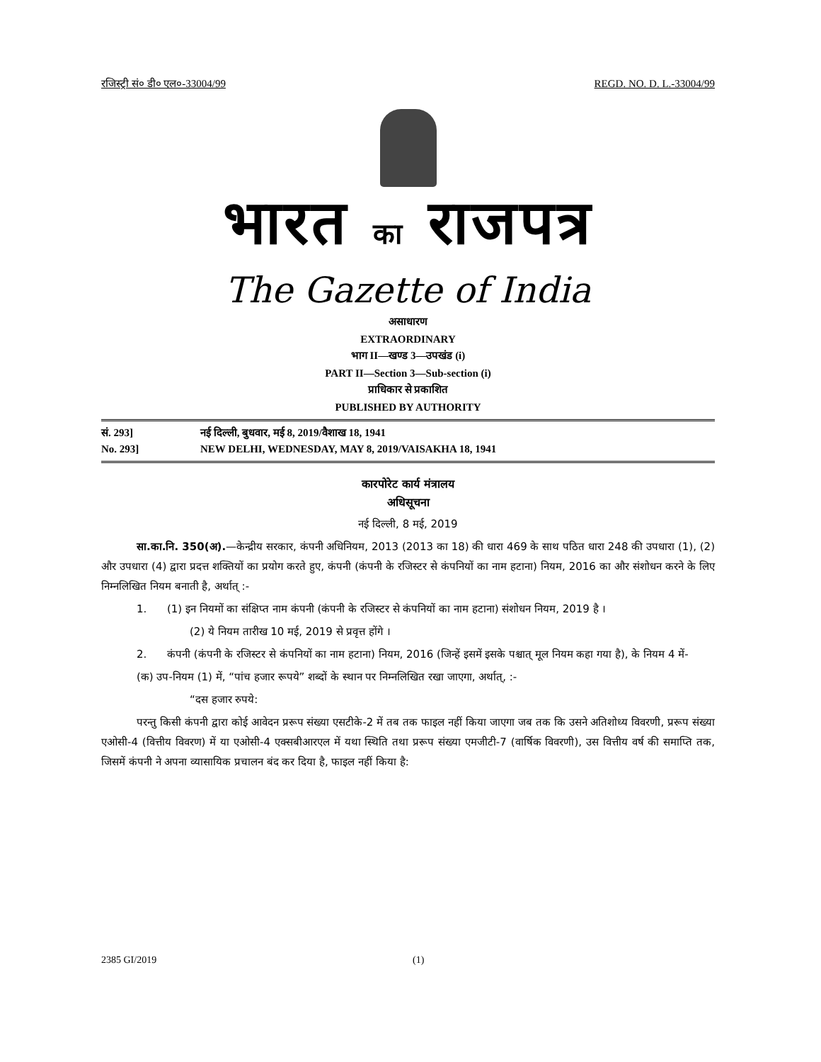रजिस्ट्री सं० डी० एल०-33004/99 REGD. NO. D. L.-33004/99
भारत का राजपत्र
The Gazette of India
असाधारण
EXTRAORDINARY
भाग II—खण्ड 3—उपखंड (i)
PART II—Section 3—Sub-section (i)
प्राधिकार से प्रकाशित
PUBLISHED BY AUTHORITY
सं. 293] नई दिल्ली, बुधवार, मई 8, 2019/वैशाख 18, 1941
No. 293] NEW DELHI, WEDNESDAY, MAY 8, 2019/VAISAKHA 18, 1941
कारपोरेट कार्य मंत्रालय
अधिसूचना
नई दिल्ली, 8 मई, 2019
सा.का.नि. 350(अ).—केन्द्रीय सरकार, कंपनी अधिनियम, 2013 (2013 का 18) की धारा 469 के साथ पठित धारा 248 की उपधारा (1), (2) और उपधारा (4) द्वारा प्रदत्त शक्तियों का प्रयोग करते हुए, कंपनी (कंपनी के रजिस्टर से कंपनियों का नाम हटाना) नियम, 2016 का और संशोधन करने के लिए निम्नलिखित नियम बनाती है, अर्थात् :-
1. (1) इन नियमों का संक्षिप्त नाम कंपनी (कंपनी के रजिस्टर से कंपनियों का नाम हटाना) संशोधन नियम, 2019 है ।
(2) ये नियम तारीख 10 मई, 2019 से प्रवृत्त होंगे ।
2. कंपनी (कंपनी के रजिस्टर से कंपनियों का नाम हटाना) नियम, 2016 (जिन्हें इसमें इसके पश्चात् मूल नियम कहा गया है), के नियम 4 में-
(क) उप-नियम (1) में, “पांच हजार रूपये” शब्दों के स्थान पर निम्नलिखित रखा जाएगा, अर्थात्, :-
“दस हजार रुपये:
परन्तु किसी कंपनी द्वारा कोई आवेदन प्ररूप संख्या एसटीके-2 में तब तक फाइल नहीं किया जाएगा जब तक कि उसने अतिशोध्य विवरणी, प्ररूप संख्या एओसी-4 (वित्तीय विवरण) में या एओसी-4 एक्सबीआरएल में यथा स्थिति तथा प्ररूप संख्या एमजीटी-7 (वार्षिक विवरणी), उस वित्तीय वर्ष की समाप्ति तक, जिसमें कंपनी ने अपना व्यासायिक प्रचालन बंद कर दिया है, फाइल नहीं किया है:
2385 GI/2019 (1)